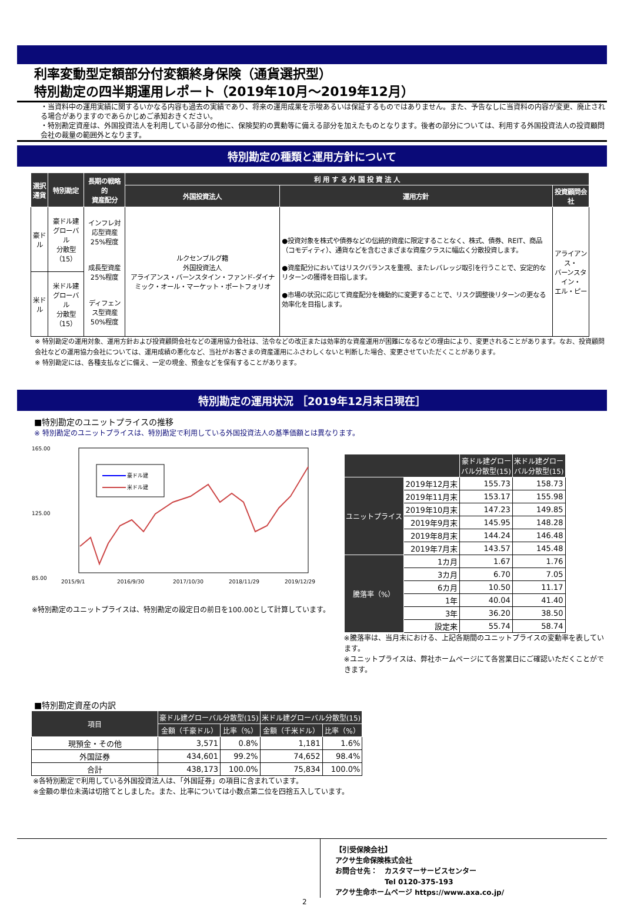利率変動型定額部分付変額終身保険（通貨選択型）
特別勘定の四半期運用レポート（2019年10月～2019年12月）
・当資料中の運用実績に関するいかなる内容も過去の実績であり、将来の運用成果を示唆あるいは保証するものではありません。また、予告なしに当資料の内容が変更、廃止される場合がありますのであらかじめご承知おきください。
・特別勘定資産は、外国投資法人を利用している部分の他に、保険契約の異動等に備える部分を加えたものとなります。後者の部分については、利用する外国投資法人の投資顧問会社の裁量の範囲外となります。
特別勘定の種類と運用方針について
| 選択 通貨 | 特別勘定 | 長期の戦略的 資産配分 | 利 用 す る 外 国 投 資 法 人 | | |
| --- | --- | --- | --- | --- | --- |
| | | | 外国投資法人 | 運用方針 | 投資顧問会社 |
| 豪ドル | 豪ドル建 グローバル 分散型（15） | インフレ対応型資産 25%程度 成長型資産 25%程度 ディフェンス型資産 50%程度 | ルクセンブルグ籍 外国投資法人 アライアンス・バーンスタイン・ファンド-ダイナミック・オール・マーケット・ポートフォリオ | ●投資対象を株式や債券などの伝統的資産に限定することなく、株式、債券、REIT、商品（コモディティ）、通貨などを含むさまざまな資産クラスに幅広く分散投資します。 ●資産配分においてはリスクバランスを重視、またレバレッジ取引を行うことで、安定的なリターンの獲得を目指します。 ●市場の状況に応じて資産配分を機動的に変更することで、リスク調整後リターンの更なる効率化を目指します。 | アライアンス・ バーンスタイン・ エル・ピー |
| 米ドル | 米ドル建 グローバル 分散型（15） | | | | |
※ 特別勘定の運用対象、運用方針および投資顧問会社などの運用協力会社は、法令などの改正または効率的な資産運用が困難になるなどの理由により、変更されることがあります。なお、投資顧問会社などの運用協力会社については、運用成績の悪化など、当社がお客さまの資産運用にふさわしくないと判断した場合、変更させていただくことがあります。
※ 特別勘定には、各種支払などに備え、一定の現金、預金などを保有することがあります。
特別勘定の運用状況 ［2019年12月末日現在］
■特別勘定のユニットプライスの推移
※ 特別勘定のユニットプライスは、特別勘定で利用している外国投資法人の基準価額とは異なります。
165.00
85.00
125.00
豪ドル建
米ドル建
2015/9/1
2016/9/30
2017/10/30
2018/11/29
2019/12/29
※特別勘定のユニットプライスは、特別勘定の設定日の前日を100.00として計算しています。
| | | 豪ドル建グロー バル分散型(15) | 米ドル建グロー バル分散型(15) |
| --- | --- | --- | --- |
| ユニットプライス | 2019年12月末 | 155.73 | 158.73 |
| | 2019年11月末 | 153.17 | 155.98 |
| | 2019年10月末 | 147.23 | 149.85 |
| | 2019年9月末 | 145.95 | 148.28 |
| | 2019年8月末 | 144.24 | 146.48 |
| | 2019年7月末 | 143.57 | 145.48 |
| 騰落率（%） | 1カ月 | 1.67 | 1.76 |
| | 3カ月 | 6.70 | 7.05 |
| | 6カ月 | 10.50 | 11.17 |
| | 1年 | 40.04 | 41.40 |
| | 3年 | 36.20 | 38.50 |
| | 設定来 | 55.74 | 58.74 |
※騰落率は、当月末における、上記各期間のユニットプライスの変動率を表しています。
※ユニットプライスは、弊社ホームページにて各営業日にご確認いただくことができます。
■特別勘定資産の内訳
| 項目 | 豪ドル建グローバル分散型(15) | | 米ドル建グローバル分散型(15) | |
| --- | --- | --- | --- | --- |
| | 金額（千豪ドル） | 比率（%） | 金額（千米ドル） | 比率（%） |
| 現預金・その他 | 3,571 | 0.8% | 1,181 | 1.6% |
| 外国証券 | 434,601 | 99.2% | 74,652 | 98.4% |
| 合計 | 438,173 | 100.0% | 75,834 | 100.0% |
※各特別勘定で利用している外国投資法人は、「外国証券」の項目に含まれています。
※金額の単位未満は切捨てとしました。また、比率については小数点第二位を四捨五入しています。
【引受保険会社】
アクサ生命保険株式会社
お問合せ先：　カスタマーサービスセンター
　　　　　　　Tel 0120-375-193
アクサ生命ホームページ https://www.axa.co.jp/
2